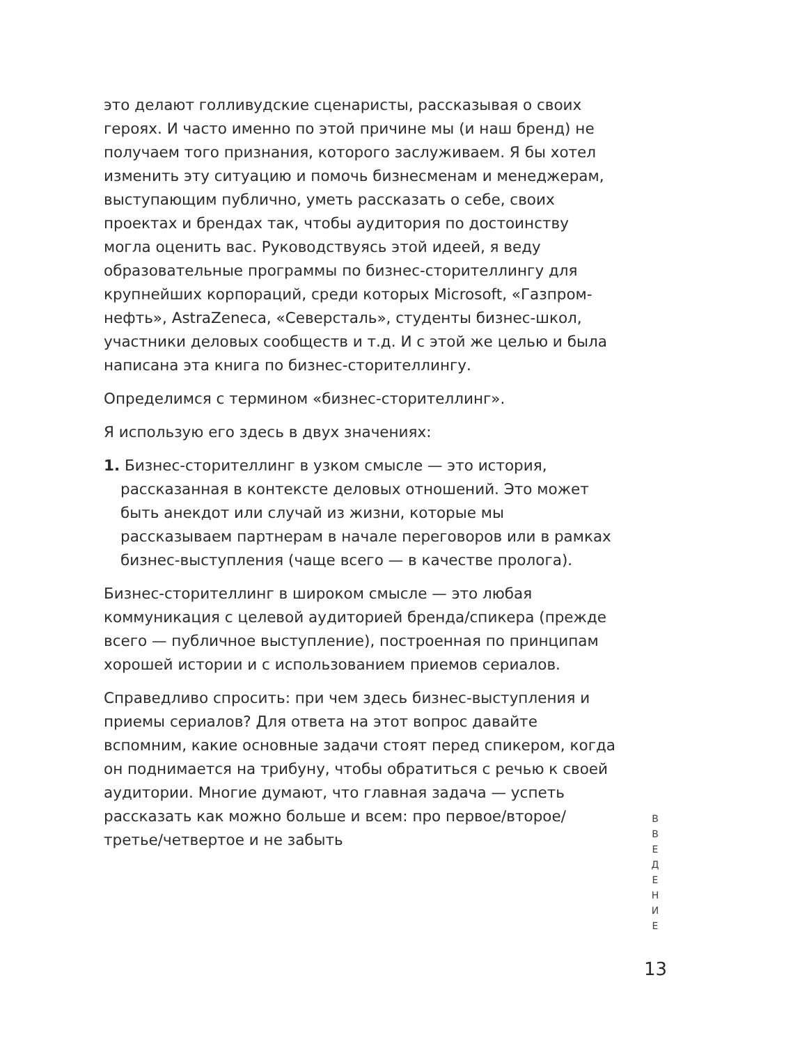это делают голливудские сценаристы, рассказывая о своих героях. И часто именно по этой причине мы (и наш бренд) не получаем того признания, которого заслуживаем. Я бы хотел изменить эту ситуацию и помочь бизнесменам и менеджерам, выступающим публично, уметь рассказать о себе, своих проектах и брендах так, чтобы аудитория по достоинству могла оценить вас. Руководствуясь этой идеей, я веду образовательные программы по бизнес-сторителлингу для крупнейших корпораций, среди которых Microsoft, «Газпром-нефть», AstraZeneca, «Северсталь», студенты бизнес-школ, участники деловых сообществ и т.д. И с этой же целью и была написана эта книга по бизнес-сторителлингу.
Определимся с термином «бизнес-сторителлинг».
Я использую его здесь в двух значениях:
1. Бизнес-сторителлинг в узком смысле — это история, рассказанная в контексте деловых отношений. Это может быть анекдот или случай из жизни, которые мы рассказываем партнерам в начале переговоров или в рамках бизнес-выступления (чаще всего — в качестве пролога).
Бизнес-сторителлинг в широком смысле — это любая коммуникация с целевой аудиторией бренда/спикера (прежде всего — публичное выступление), построенная по принципам хорошей истории и с использованием приемов сериалов.
Справедливо спросить: при чем здесь бизнес-выступления и приемы сериалов? Для ответа на этот вопрос давайте вспомним, какие основные задачи стоят перед спикером, когда он поднимается на трибуну, чтобы обратиться с речью к своей аудитории. Многие думают, что главная задача — успеть рассказать как можно больше и всем: про первое/второе/третье/четвертое и не забыть
В
В
Е
Д
Е
Н
И
Е
13